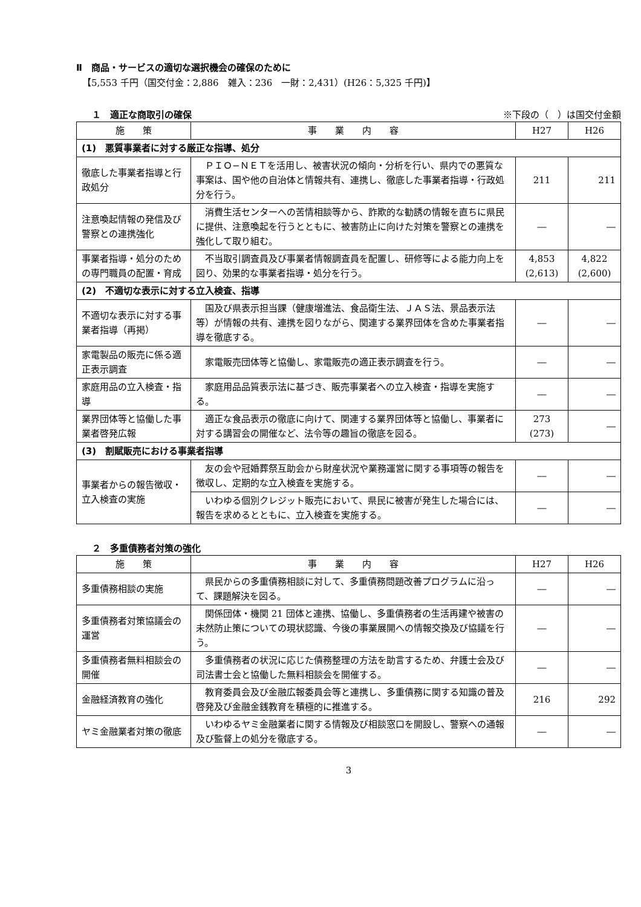Ⅱ　商品・サービスの適切な選択機会の確保のために
【5,553 千円（国交付金：2,886　雑入：236　一財：2,431）(H26：5,325 千円)】
１　適正な商取引の確保 ※下段の（　）は国交付金額
| 施 策 | 事 業 内 容 | H27 | H26 |
| --- | --- | --- | --- |
| (1) 悪質事業者に対する厳正な指導、処分 | | | |
| 徹底した事業者指導と行政処分 | ＰＩＯ−ＮＥＴを活用し、被害状況の傾向・分析を行い、県内での悪質な事案は、国や他の自治体と情報共有、連携し、徹底した事業者指導・行政処分を行う。 | 211 | 211 |
| 注意喚起情報の発信及び警察との連携強化 | 消費生活センターへの苦情相談等から、詐欺的な勧誘の情報を直ちに県民に提供、注意喚起を行うとともに、被害防止に向けた対策を警察との連携を強化して取り組む。 | ― | ― |
| 事業者指導・処分のための専門職員の配置・育成 | 不当取引調査員及び事業者情報調査員を配置し、研修等による能力向上を図り、効果的な事業者指導・処分を行う。 | 4,853 (2,613) | 4,822 (2,600) |
| (2) 不適切な表示に対する立入検査、指導 | | | |
| 不適切な表示に対する事業者指導（再掲） | 国及び県表示担当課（健康増進法、食品衛生法、ＪＡＳ法、景品表示法等）が情報の共有、連携を図りながら、関連する業界団体を含めた事業者指導を徹底する。 | ― | ― |
| 家電製品の販売に係る適正表示調査 | 家電販売団体等と協働し、家電販売の適正表示調査を行う。 | ― | ― |
| 家庭用品の立入検査・指導 | 家庭用品品質表示法に基づき、販売事業者への立入検査・指導を実施する。 | ― | ― |
| 業界団体等と協働した事業者啓発広報 | 適正な食品表示の徹底に向けて、関連する業界団体等と協働し、事業者に対する講習会の開催など、法令等の趣旨の徹底を図る。 | 273 (273) | ― |
| (3) 割賦販売における事業者指導 | | | |
| 事業者からの報告徴収・立入検査の実施 | 友の会や冠婚葬祭互助会から財産状況や業務運営に関する事項等の報告を徴収し、定期的な立入検査を実施する。 | ― | ― |
| | いわゆる個別クレジット販売において、県民に被害が発生した場合には、報告を求めるとともに、立入検査を実施する。 | ― | ― |
２　多重債務者対策の強化
| 施 策 | 事 業 内 容 | H27 | H26 |
| --- | --- | --- | --- |
| 多重債務相談の実施 | 県民からの多重債務相談に対して、多重債務問題改善プログラムに沿って、課題解決を図る。 | ― | ― |
| 多重債務者対策協議会の運営 | 関係団体・機関 21 団体と連携、協働し、多重債務者の生活再建や被害の未然防止策についての現状認識、今後の事業展開への情報交換及び協議を行う。 | ― | ― |
| 多重債務者無料相談会の開催 | 多重債務者の状況に応じた債務整理の方法を助言するため、弁護士会及び司法書士会と協働した無料相談会を開催する。 | ― | ― |
| 金融経済教育の強化 | 教育委員会及び金融広報委員会等と連携し、多重債務に関する知識の普及啓発及び金融金銭教育を積極的に推進する。 | 216 | 292 |
| ヤミ金融業者対策の徹底 | いわゆるヤミ金融業者に関する情報及び相談窓口を開設し、警察への通報及び監督上の処分を徹底する。 | ― | ― |
3